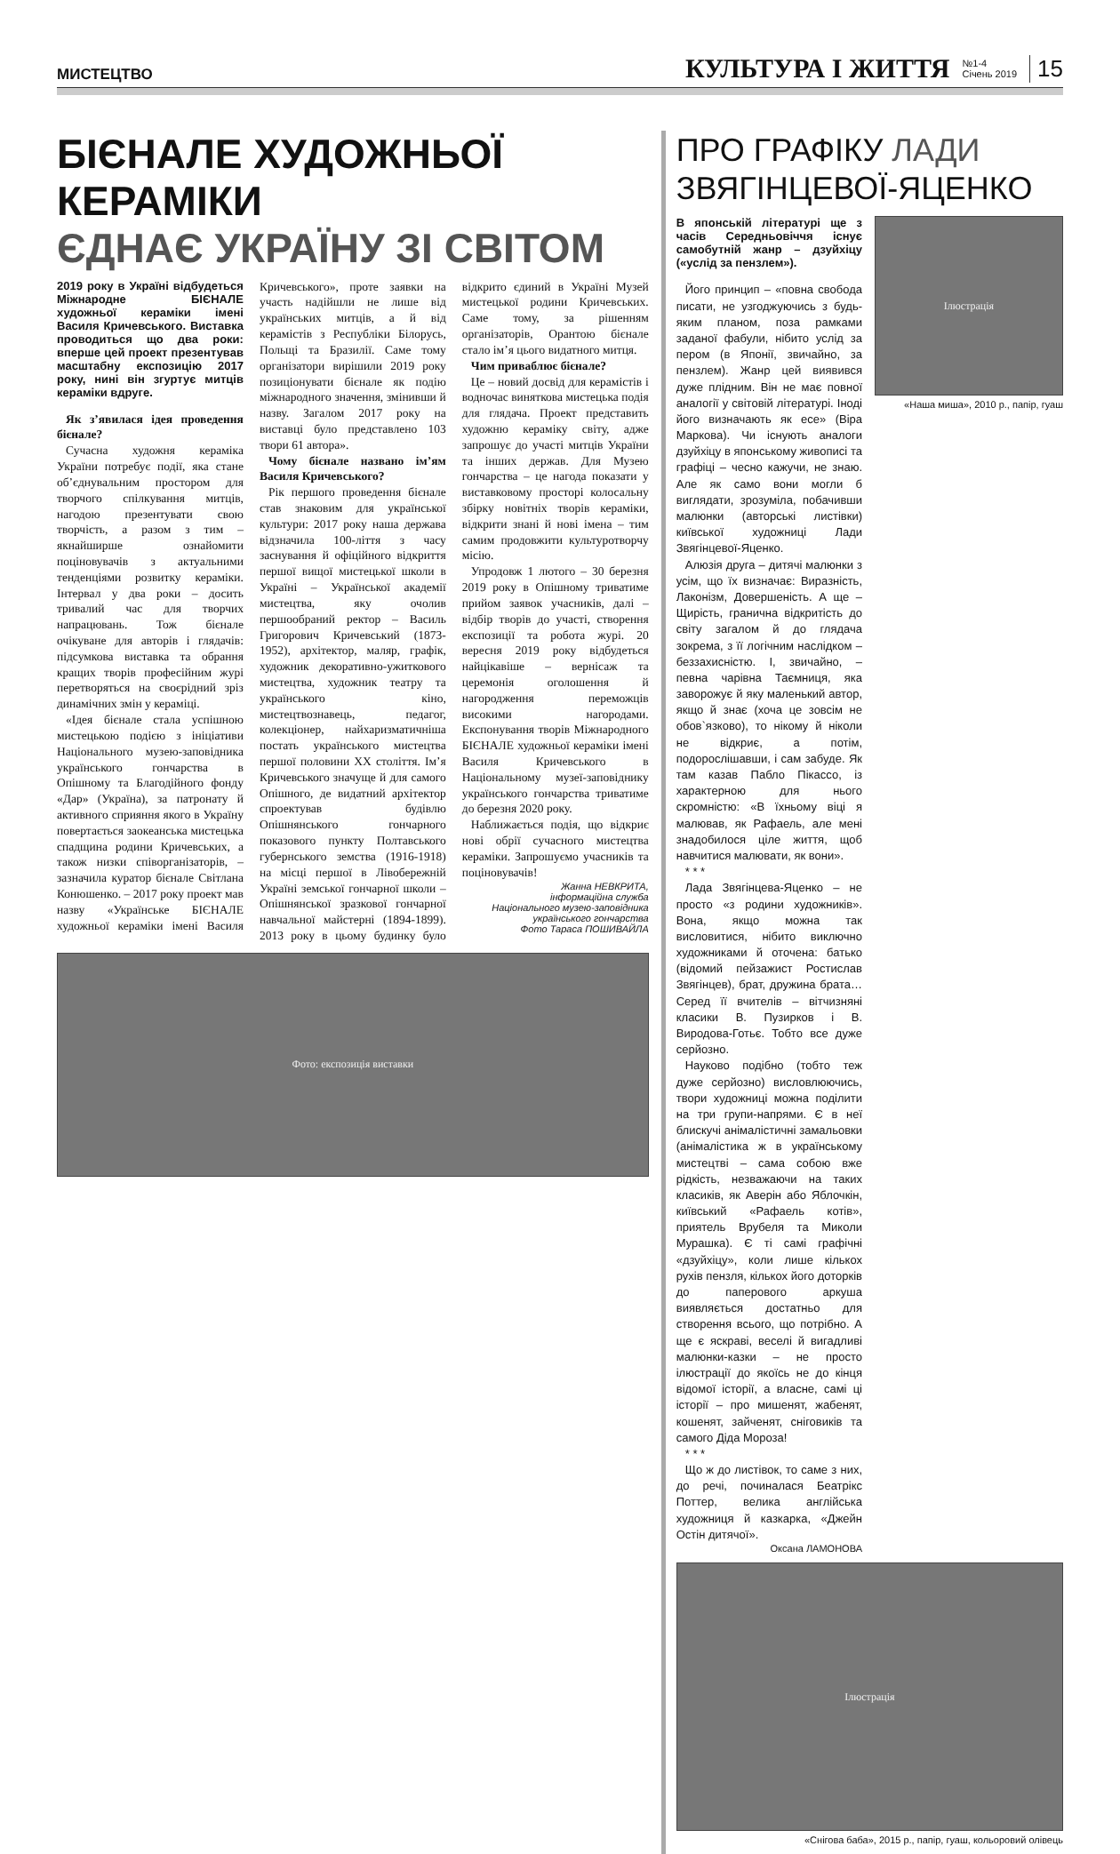МИСТЕЦТВО КУЛЬТУРА І ЖИТТЯ №1-4
Січень 2019 15
БІЄНАЛЕ ХУДОЖНЬОЇ КЕРАМІКИ
ЄДНАЄ УКРАЇНУ ЗІ СВІТОМ
2019 року в Україні відбудеться Міжнародне БІЄНАЛЕ художньої кераміки імені Василя Кричевського. Виставка проводиться що два роки: вперше цей проект презентував масштабну експозицію 2017 року, нині він згуртує митців кераміки вдруге.
Як з’явилася ідея проведення бієнале?
Сучасна художня кераміка України потребує події, яка стане об’єднувальним простором для творчого спілкування митців, нагодою презентувати свою творчість, а разом з тим – якнайширше ознайомити поціновувачів з актуальними тенденціями розвитку кераміки. Інтервал у два роки – досить тривалий час для творчих напрацювань. Тож бієнале очікуване для авторів і глядачів: підсумкова виставка та обрання кращих творів професійним журі перетворяться на своєрідний зріз динамічних змін у кераміці.
«Ідея бієнале стала успішною мистецькою подією з ініціативи Національного музею-заповідника українського гончарства в Опішному та Благодійного фонду «Дар» (Україна), за патронату й активного сприяння якого в Україну повертається заокеанська мистецька спадщина родини Кричевських, а також низки співорганізаторів, – зазначила куратор бієнале Світлана Конюшенко. – 2017 року проект мав назву «Українське БІЄНАЛЕ художньої кераміки імені Василя Кричевського», проте заявки на участь надійшли не лише від українських митців, а й від керамістів з Республіки Білорусь, Польщі та Бразилії. Саме тому організатори вирішили 2019 року позиціонувати бієнале як подію міжнародного значення, змінивши й назву. Загалом 2017 року на виставці було представлено 103 твори 61 автора».
Чому бієнале названо ім’ям Василя Кричевського?
Рік першого проведення бієнале став знаковим для української культури: 2017 року наша держава відзначила 100-ліття з часу заснування й офіційного відкриття першої вищої мистецької школи в Україні – Української академії мистецтва, яку очолив першообраний ректор – Василь Григорович Кричевський (1873-1952), архітектор, маляр, графік, художник декоративно-ужиткового мистецтва, художник театру та українського кіно, мистецтвознавець, педагог, колекціонер, найхаризматичніша постать українського мистецтва першої половини XX століття. Ім’я Кричевського значуще й для самого Опішного, де видатний архітектор спроектував будівлю Опішнянського гончарного показового пункту Полтавського губернського земства (1916-1918) на місці першої в Лівобережній Україні земської гончарної школи – Опішнянської зразкової гончарної навчальної майстерні (1894-1899). 2013 року в цьому будинку було відкрито єдиний в Україні Музей мистецької родини Кричевських. Саме тому, за рішенням організаторів, Орантою бієнале стало ім’я цього видатного митця.
Чим приваблює бієнале?
Це – новий досвід для керамістів і водночас виняткова мистецька подія для глядача. Проект представить художню кераміку світу, адже запрошує до участі митців України та інших держав. Для Музею гончарства – це нагода показати у виставковому просторі колосальну збірку новітніх творів кераміки, відкрити знані й нові імена – тим самим продовжити культуротворчу місію.
Упродовж 1 лютого – 30 березня 2019 року в Опішному триватиме прийом заявок учасників, далі – відбір творів до участі, створення експозиції та робота журі. 20 вересня 2019 року відбудеться найцікавіше – вернісаж та церемонія оголошення й нагородження переможців високими нагородами. Експонування творів Міжнародного БІЄНАЛЕ художньої кераміки імені Василя Кричевського в Національному музеї-заповіднику українського гончарства триватиме до березня 2020 року.
Наближається подія, що відкриє нові обрії сучасного мистецтва кераміки. Запрошуємо учасників та поціновувачів!
Жанна НЕВКРИТА,
інформаційна служба
Національного музею-заповідника
українського гончарства
Фото Тараса ПОШИВАЙЛА
Фото: експозиція виставки
ПРО ГРАФІКУ ЛАДИ
ЗВЯГІНЦЕВОЇ-ЯЦЕНКО
Ілюстрація
«Наша миша», 2010 р., папір, гуаш
В японській літературі ще з часів Середньовіччя існує самобутній жанр – дзуйхіцу («услід за пензлем»).
Його принцип – «повна свобода писати, не узгоджуючись з будь-яким планом, поза рамками заданої фабули, нібито услід за пером (в Японії, звичайно, за пензлем). Жанр цей виявився дуже плідним. Він не має повної аналогії у світовій літературі. Іноді його визначають як есе» (Віра Маркова). Чи існують аналоги дзуйхіцу в японському живописі та графіці – чесно кажучи, не знаю. Але як само вони могли б виглядати, зрозуміла, побачивши малюнки (авторські листівки) київської художниці Лади Звягінцевої-Яценко.
Алюзія друга – дитячі малюнки з усім, що їх визначає: Виразність, Лаконізм, Довершеність. А ще – Щирість, гранична відкритість до світу загалом й до глядача зокрема, з її логічним наслідком – беззахисністю. І, звичайно, – певна чарівна Таємниця, яка заворожує й яку маленький автор, якщо й знає (хоча це зовсім не обов`язково), то нікому й ніколи не відкриє, а потім, подорослішавши, і сам забуде. Як там казав Пабло Пікассо, із характерною для нього скромністю: «В їхньому віці я малював, як Рафаель, але мені знадобилося ціле життя, щоб навчитися малювати, як вони».
* * *
Лада Звягінцева-Яценко – не просто «з родини художників». Вона, якщо можна так висловитися, нібито виключно художниками й оточена: батько (відомий пейзажист Ростислав Звягінцев), брат, дружина брата… Серед її вчителів – вітчизняні класики В. Пузирков і В. Виродова-Готьє. Тобто все дуже серйозно.
Науково подібно (тобто теж дуже серйозно) висловлюючись, твори художниці можна поділити на три групи-напрями. Є в неї блискучі анімалістичні замальовки (анімалістика ж в українському мистецтві – сама собою вже рідкість, незважаючи на таких класиків, як Аверін або Яблочкін, київський «Рафаель котів», приятель Врубеля та Миколи Мурашка). Є ті самі графічні «дзуйхіцу», коли лише кількох рухів пензля, кількох його доторків до паперового аркуша виявляється достатньо для створення всього, що потрібно. А ще є яскраві, веселі й вигадливі малюнки-казки – не просто ілюстрації до якоїсь не до кінця відомої історії, а власне, самі ці історії – про мишенят, жабенят, кошенят, зайченят, сніговиків та самого Діда Мороза!
* * *
Що ж до листівок, то саме з них, до речі, починалася Беатрікс Поттер, велика англійська художниця й казкарка, «Джейн Остін дитячої».
Оксана ЛАМОНОВА
Ілюстрація
«Снігова баба», 2015 р., папір, гуаш, кольоровий олівець